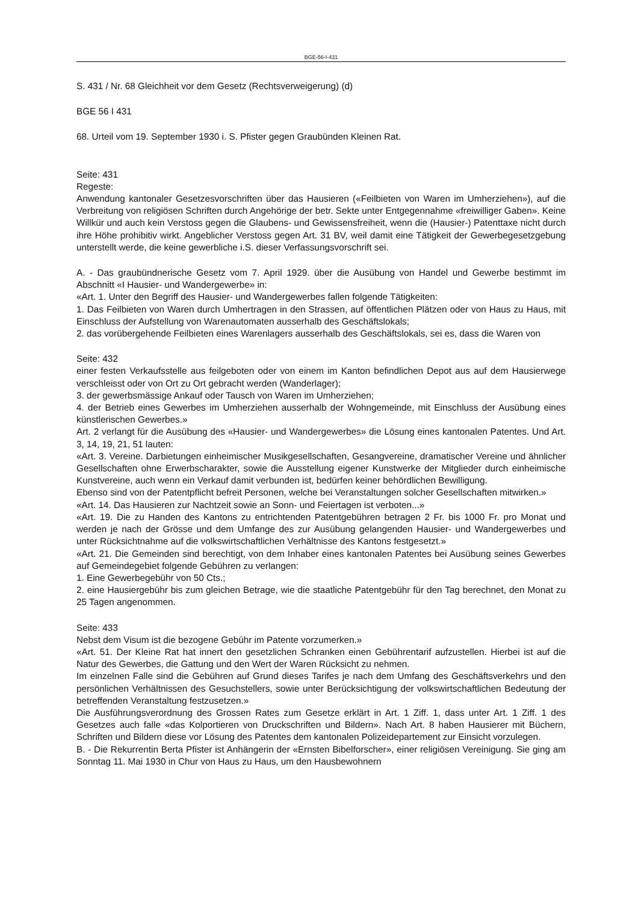BGE-56-I-431
S. 431 / Nr. 68 Gleichheit vor dem Gesetz (Rechtsverweigerung) (d)
BGE 56 I 431
68. Urteil vom 19. September 1930 i. S. Pfister gegen Graubünden Kleinen Rat.
Seite: 431
Regeste:
Anwendung kantonaler Gesetzesvorschriften über das Hausieren («Feilbieten von Waren im Umherziehen»), auf die Verbreitung von religiösen Schriften durch Angehörige der betr. Sekte unter Entgegennahme «freiwilliger Gaben». Keine Willkür und auch kein Verstoss gegen die Glaubens- und Gewissensfreiheit, wenn die (Hausier-) Patenttaxe nicht durch ihre Höhe prohibitiv wirkt. Angeblicher Verstoss gegen Art. 31 BV, weil damit eine Tätigkeit der Gewerbegesetzgebung unterstellt werde, die keine gewerbliche i.S. dieser Verfassungsvorschrift sei.
A. - Das graubündnerische Gesetz vom 7. April 1929. über die Ausübung von Handel und Gewerbe bestimmt im Abschnitt «I Hausier- und Wandergewerbe» in:
«Art. 1. Unter den Begriff des Hausier- und Wandergewerbes fallen folgende Tätigkeiten:
1. Das Feilbieten von Waren durch Umhertragen in den Strassen, auf öffentlichen Plätzen oder von Haus zu Haus, mit Einschluss der Aufstellung von Warenautomaten ausserhalb des Geschäftslokals;
2. das vorübergehende Feilbieten eines Warenlagers ausserhalb des Geschäftslokals, sei es, dass die Waren von
Seite: 432
einer festen Verkaufsstelle aus feilgeboten oder von einem im Kanton befindlichen Depot aus auf dem Hausierwege verschleisst oder von Ort zu Ort gebracht werden (Wanderlager);
3. der gewerbsmässige Ankauf oder Tausch von Waren im Umherziehen;
4. der Betrieb eines Gewerbes im Umherziehen ausserhalb der Wohngemeinde, mit Einschluss der Ausübung eines künstlerischen Gewerbes.»
Art. 2 verlangt für die Ausübung des «Hausier- und Wandergewerbes» die Lösung eines kantonalen Patentes. Und Art. 3, 14, 19, 21, 51 lauten:
«Art. 3. Vereine. Darbietungen einheimischer Musikgesellschaften, Gesangvereine, dramatischer Vereine und ähnlicher Gesellschaften ohne Erwerbscharakter, sowie die Ausstellung eigener Kunstwerke der Mitglieder durch einheimische Kunstvereine, auch wenn ein Verkauf damit verbunden ist, bedürfen keiner behördlichen Bewilligung.
Ebenso sind von der Patentpflicht befreit Personen, welche bei Veranstaltungen solcher Gesellschaften mitwirken.»
«Art. 14. Das Hausieren zur Nachtzeit sowie an Sonn- und Feiertagen ist verboten...»
«Art. 19. Die zu Handen des Kantons zu entrichtenden Patentgebühren betragen 2 Fr. bis 1000 Fr. pro Monat und werden je nach der Grösse und dem Umfange des zur Ausübung gelangenden Hausier- und Wandergewerbes und unter Rücksichtnahme auf die volkswirtschaftlichen Verhältnisse des Kantons festgesetzt.»
«Art. 21. Die Gemeinden sind berechtigt, von dem Inhaber eines kantonalen Patentes bei Ausübung seines Gewerbes auf Gemeindegebiet folgende Gebühren zu verlangen:
1. Eine Gewerbegebühr von 50 Cts.;
2. eine Hausiergebühr bis zum gleichen Betrage, wie die staatliche Patentgebühr für den Tag berechnet, den Monat zu 25 Tagen angenommen.
Seite: 433
Nebst dem Visum ist die bezogene Gebühr im Patente vorzumerken.»
«Art. 51. Der Kleine Rat hat innert den gesetzlichen Schranken einen Gebührentarif aufzustellen. Hierbei ist auf die Natur des Gewerbes, die Gattung und den Wert der Waren Rücksicht zu nehmen.
Im einzelnen Falle sind die Gebühren auf Grund dieses Tarifes je nach dem Umfang des Geschäftsverkehrs und den persönlichen Verhältnissen des Gesuchstellers, sowie unter Berücksichtigung der volkswirtschaftlichen Bedeutung der betreffenden Veranstaltung festzusetzen.»
Die Ausführungsverordnung des Grossen Rates zum Gesetze erklärt in Art. 1 Ziff. 1, dass unter Art. 1 Ziff. 1 des Gesetzes auch falle «das Kolportieren von Druckschriften und Bildern». Nach Art. 8 haben Hausierer mit Büchern, Schriften und Bildern diese vor Lösung des Patentes dem kantonalen Polizeidepartement zur Einsicht vorzulegen.
B. - Die Rekurrentin Berta Pfister ist Anhängerin der «Ernsten Bibelforscher», einer religiösen Vereinigung. Sie ging am Sonntag 11. Mai 1930 in Chur von Haus zu Haus, um den Hausbewohnern